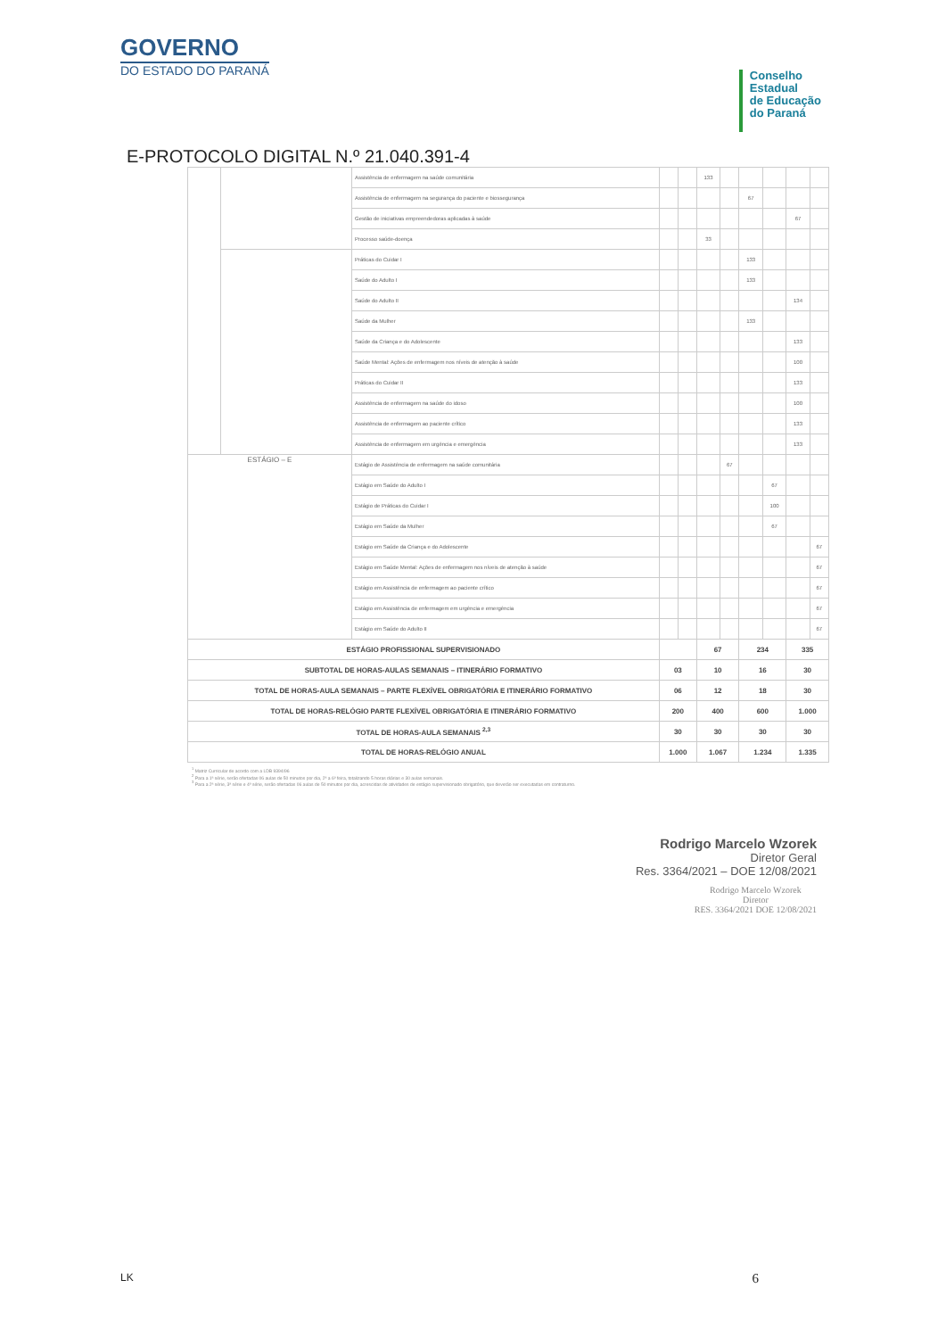GOVERNO
DO ESTADO DO PARANÁ
Conselho
Estadual
de Educação
do Paraná
E-PROTOCOLO DIGITAL N.º 21.040.391-4
| | | Assistência de enfermagem na saúde comunitária | | | 133 | | | | | |
| | | Assistência de enfermagem na segurança do paciente e biossegurança | | | | | 67 | | | |
| | | Gestão de iniciativas empreendedoras aplicadas à saúde | | | | | | | 67 | |
| | | Processo saúde-doença | | | 33 | | | | | |
| | | Práticas do Cuidar I | | | | | 133 | | | |
| | | Saúde do Adulto I | | | | | 133 | | | |
| | | Saúde do Adulto II | | | | | | | 134 | |
| | | Saúde da Mulher | | | | | 133 | | | |
| | | Saúde da Criança e do Adolescente | | | | | | | 133 | |
| | | Saúde Mental: Ações de enfermagem nos níveis de atenção à saúde | | | | | | | 100 | |
| | | Práticas do Cuidar II | | | | | | | 133 | |
| | | Assistência de enfermagem na saúde do idoso | | | | | | | 100 | |
| | | Assistência de enfermagem ao paciente crítico | | | | | | | 133 | |
| | | Assistência de enfermagem em urgência e emergência | | | | | | | 133 | |
| ESTÁGIO – E | | Estágio de Assistência de enfermagem na saúde comunitária | | | | 67 | | | | |
| | | Estágio em Saúde do Adulto I | | | | | | 67 | | |
| | | Estágio de Práticas do Cuidar I | | | | | | 100 | | |
| | | Estágio em Saúde da Mulher | | | | | | 67 | | |
| | | Estágio em Saúde da Criança e do Adolescente | | | | | | | | 67 |
| | | Estágio em Saúde Mental: Ações de enfermagem nos níveis de atenção à saúde | | | | | | | | 67 |
| | | Estágio em Assistência de enfermagem ao paciente crítico | | | | | | | | 67 |
| | | Estágio em Assistência de enfermagem em urgência e emergência | | | | | | | | 67 |
| | | Estágio em Saúde do Adulto II | | | | | | | | 67 |
| ESTÁGIO PROFISSIONAL SUPERVISIONADO | | | | | 67 | | 234 | | 335 | |
| SUBTOTAL DE HORAS-AULAS SEMANAIS – ITINERÁRIO FORMATIVO | | | 03 | | 10 | | 16 | | 30 | |
| TOTAL DE HORAS-AULA SEMANAIS – PARTE FLEXÍVEL OBRIGATÓRIA E ITINERÁRIO FORMATIVO | | | 06 | | 12 | | 18 | | 30 | |
| TOTAL DE HORAS-RELÓGIO PARTE FLEXÍVEL OBRIGATÓRIA E ITINERÁRIO FORMATIVO | | | 200 | | 400 | | 600 | | 1.000 | |
| TOTAL DE HORAS-AULA SEMANAIS <sup>2,3</sup> | | | 30 | | 30 | | 30 | | 30 | |
| TOTAL DE HORAS-RELÓGIO ANUAL | | | 1.000 | | 1.067 | | 1.234 | | 1.335 | |
<sup>1</sup> Matriz Curricular de acordo com a LDB 9394/96
<sup>2</sup> Para a 1ª série, serão ofertadas 06 aulas de 50 minutos por dia, 2ª a 6ª feira, totalizando 5 horas diárias e 30 aulas semanais.
<sup>3</sup> Para a 2ª série, 3ª série e 4ª série, serão ofertadas 06 aulas de 50 minutos por dia, acrescidas de atividades de estágio supervisionado obrigatório, que deverão ser executadas em contraturno.
Rodrigo Marcelo Wzorek
Diretor Geral
Res. 3364/2021 – DOE 12/08/2021
Rodrigo Marcelo Wzorek
Diretor
RES. 3364/2021 DOE 12/08/2021
LK 6